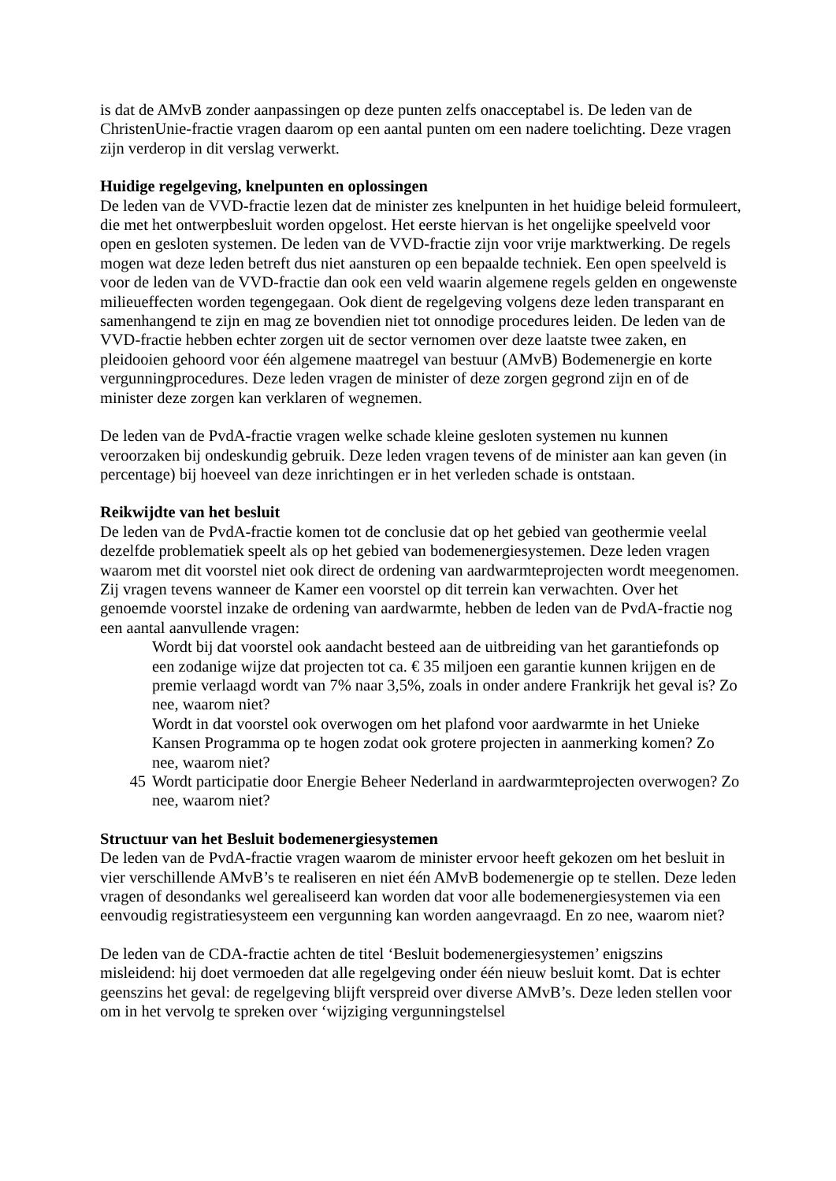is dat de AMvB zonder aanpassingen op deze punten zelfs onacceptabel is. De leden van de ChristenUnie-fractie vragen daarom op een aantal punten om een nadere toelichting. Deze vragen zijn verderop in dit verslag verwerkt.
Huidige regelgeving, knelpunten en oplossingen
De leden van de VVD-fractie lezen dat de minister zes knelpunten in het huidige beleid formuleert, die met het ontwerpbesluit worden opgelost. Het eerste hiervan is het ongelijke speelveld voor open en gesloten systemen. De leden van de VVD-fractie zijn voor vrije marktwerking. De regels mogen wat deze leden betreft dus niet aansturen op een bepaalde techniek. Een open speelveld is voor de leden van de VVD-fractie dan ook een veld waarin algemene regels gelden en ongewenste milieueffecten worden tegengegaan. Ook dient de regelgeving volgens deze leden transparant en samenhangend te zijn en mag ze bovendien niet tot onnodige procedures leiden. De leden van de VVD-fractie hebben echter zorgen uit de sector vernomen over deze laatste twee zaken, en pleidooien gehoord voor één algemene maatregel van bestuur (AMvB) Bodemenergie en korte vergunningprocedures. Deze leden vragen de minister of deze zorgen gegrond zijn en of de minister deze zorgen kan verklaren of wegnemen.
De leden van de PvdA-fractie vragen welke schade kleine gesloten systemen nu kunnen veroorzaken bij ondeskundig gebruik. Deze leden vragen tevens of de minister aan kan geven (in percentage) bij hoeveel van deze inrichtingen er in het verleden schade is ontstaan.
Reikwijdte van het besluit
De leden van de PvdA-fractie komen tot de conclusie dat op het gebied van geothermie veelal dezelfde problematiek speelt als op het gebied van bodemenergiesystemen. Deze leden vragen waarom met dit voorstel niet ook direct de ordening van aardwarmteprojecten wordt meegenomen. Zij vragen tevens wanneer de Kamer een voorstel op dit terrein kan verwachten. Over het genoemde voorstel inzake de ordening van aardwarmte, hebben de leden van de PvdA-fractie nog een aantal aanvullende vragen:
Wordt bij dat voorstel ook aandacht besteed aan de uitbreiding van het garantiefonds op een zodanige wijze dat projecten tot ca. € 35 miljoen een garantie kunnen krijgen en de premie verlaagd wordt van 7% naar 3,5%, zoals in onder andere Frankrijk het geval is? Zo nee, waarom niet?
Wordt in dat voorstel ook overwogen om het plafond voor aardwarmte in het Unieke Kansen Programma op te hogen zodat ook grotere projecten in aanmerking komen? Zo nee, waarom niet?
45 Wordt participatie door Energie Beheer Nederland in aardwarmteprojecten overwogen? Zo nee, waarom niet?
Structuur van het Besluit bodemenergiesystemen
De leden van de PvdA-fractie vragen waarom de minister ervoor heeft gekozen om het besluit in vier verschillende AMvB’s te realiseren en niet één AMvB bodemenergie op te stellen. Deze leden vragen of desondanks wel gerealiseerd kan worden dat voor alle bodemenergiesystemen via een eenvoudig registratiesysteem een vergunning kan worden aangevraagd. En zo nee, waarom niet?
De leden van de CDA-fractie achten de titel ‘Besluit bodemenergiesystemen’ enigszins misleidend: hij doet vermoeden dat alle regelgeving onder één nieuw besluit komt. Dat is echter geenszins het geval: de regelgeving blijft verspreid over diverse AMvB’s. Deze leden stellen voor om in het vervolg te spreken over ‘wijziging vergunningstelsel